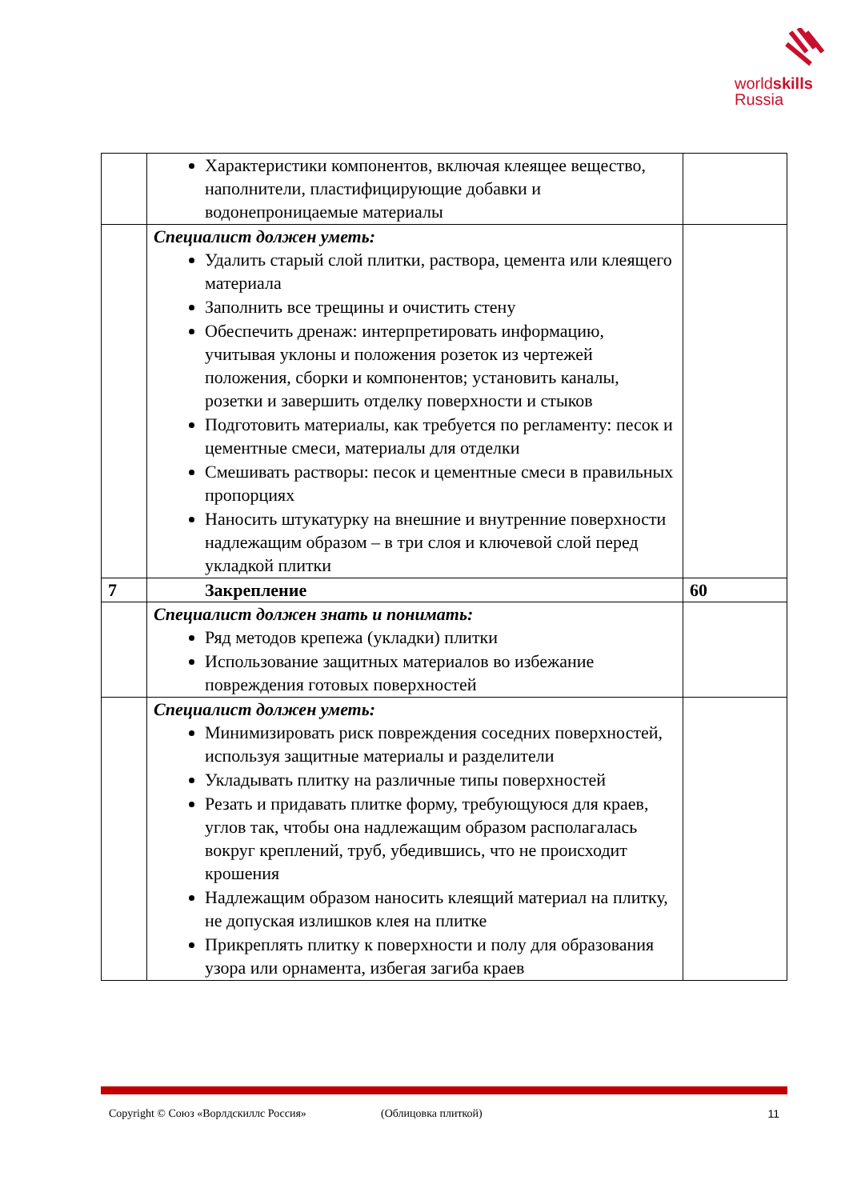worldskills
Russia
| | Характеристики компонентов, включая клеящее вещество, наполнители, пластифицирующие добавки и водонепроницаемые материалы | |
| | Специалист должен уметь: Удалить старый слой плитки, раствора, цемента или клеящего материала Заполнить все трещины и очистить стену Обеспечить дренаж: интерпретировать информацию, учитывая уклоны и положения розеток из чертежей положения, сборки и компонентов; установить каналы, розетки и завершить отделку поверхности и стыков Подготовить материалы, как требуется по регламенту: песок и цементные смеси, материалы для отделки Смешивать растворы: песок и цементные смеси в правильных пропорциях Наносить штукатурку на внешние и внутренние поверхности надлежащим образом – в три слоя и ключевой слой перед укладкой плитки | |
| 7 | Закрепление | 60 |
| | Специалист должен знать и понимать: Ряд методов крепежа (укладки) плитки Использование защитных материалов во избежание повреждения готовых поверхностей | |
| | Специалист должен уметь: Минимизировать риск повреждения соседних поверхностей, используя защитные материалы и разделители Укладывать плитку на различные типы поверхностей Резать и придавать плитке форму, требующуюся для краев, углов так, чтобы она надлежащим образом располагалась вокруг креплений, труб, убедившись, что не происходит крошения Надлежащим образом наносить клеящий материал на плитку, не допуская излишков клея на плитке Прикреплять плитку к поверхности и полу для образования узора или орнамента, избегая загиба краев | |
Copyright © Союз «Ворлдскиллс Россия» (Облицовка плиткой) 11